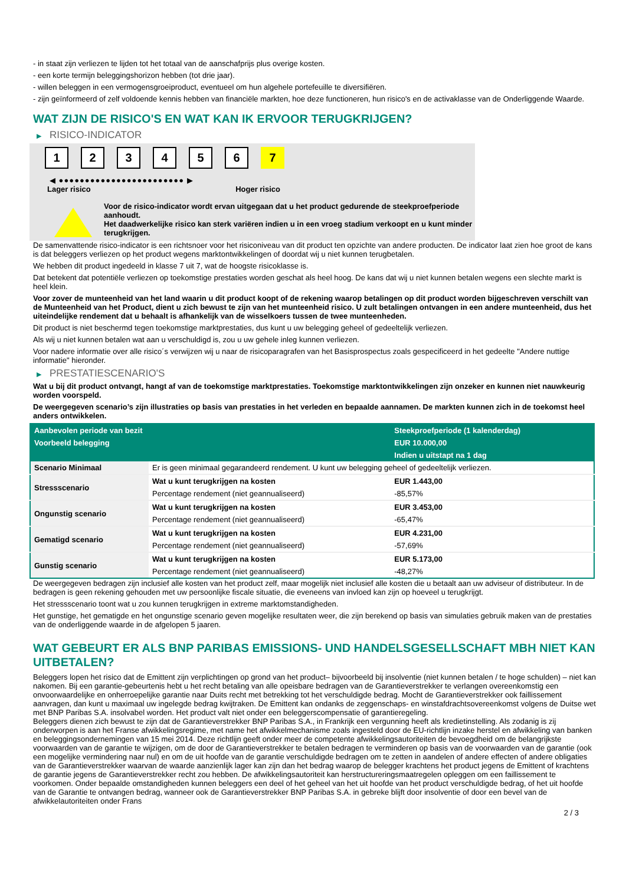- in staat zijn verliezen te lijden tot het totaal van de aanschafprijs plus overige kosten.
- een korte termijn beleggingshorizon hebben (tot drie jaar).
- willen beleggen in een vermogensgroeiproduct, eventueel om hun algehele portefeuille te diversifiëren.
- zijn geïnformeerd of zelf voldoende kennis hebben van financiële markten, hoe deze functioneren, hun risico's en de activaklasse van de Onderliggende Waarde.
WAT ZIJN DE RISICO'S EN WAT KAN IK ERVOOR TERUGKRIJGEN?
▶ RISICO-INDICATOR
1 2 3 4 5 6 7
◀ ●●●●●●●●●●●●●●●●●●●●●●●● ▶
Lager risico Hoger risico
Voor de risico-indicator wordt ervan uitgegaan dat u het product gedurende de steekproefperiode aanhoudt.
Het daadwerkelijke risico kan sterk variëren indien u in een vroeg stadium verkoopt en u kunt minder terugkrijgen.
De samenvattende risico-indicator is een richtsnoer voor het risiconiveau van dit product ten opzichte van andere producten. De indicator laat zien hoe groot de kans is dat beleggers verliezen op het product wegens marktontwikkelingen of doordat wij u niet kunnen terugbetalen.
We hebben dit product ingedeeld in klasse 7 uit 7, wat de hoogste risicoklasse is.
Dat betekent dat potentiële verliezen op toekomstige prestaties worden geschat als heel hoog. De kans dat wij u niet kunnen betalen wegens een slechte markt is heel klein.
Voor zover de munteenheid van het land waarin u dit product koopt of de rekening waarop betalingen op dit product worden bijgeschreven verschilt van de Munteenheid van het Product, dient u zich bewust te zijn van het munteenheid risico. U zult betalingen ontvangen in een andere munteenheid, dus het uiteindelijke rendement dat u behaalt is afhankelijk van de wisselkoers tussen de twee munteenheden.
Dit product is niet beschermd tegen toekomstige marktprestaties, dus kunt u uw belegging geheel of gedeeltelijk verliezen.
Als wij u niet kunnen betalen wat aan u verschuldigd is, zou u uw gehele inleg kunnen verliezen.
Voor nadere informatie over alle risico´s verwijzen wij u naar de risicoparagrafen van het Basisprospectus zoals gespecificeerd in het gedeelte "Andere nuttige informatie" hieronder.
▶ PRESTATIESCENARIO'S
Wat u bij dit product ontvangt, hangt af van de toekomstige marktprestaties. Toekomstige marktontwikkelingen zijn onzeker en kunnen niet nauwkeurig worden voorspeld.
De weergegeven scenario’s zijn illustraties op basis van prestaties in het verleden en bepaalde aannamen. De markten kunnen zich in de toekomst heel anders ontwikkelen.
| Aanbevolen periode van bezit | | Steekproefperiode (1 kalenderdag) |
| --- | --- | --- |
| Voorbeeld belegging | | EUR 10.000,00 |
| | | Indien u uitstapt na 1 dag |
| Scenario Minimaal | Er is geen minimaal gegarandeerd rendement. U kunt uw belegging geheel of gedeeltelijk verliezen. | |
| Stressscenario | Wat u kunt terugkrijgen na kosten | EUR 1.443,00 |
| | Percentage rendement (niet geannualiseerd) | -85,57% |
| Ongunstig scenario | Wat u kunt terugkrijgen na kosten | EUR 3.453,00 |
| | Percentage rendement (niet geannualiseerd) | -65,47% |
| Gematigd scenario | Wat u kunt terugkrijgen na kosten | EUR 4.231,00 |
| | Percentage rendement (niet geannualiseerd) | -57,69% |
| Gunstig scenario | Wat u kunt terugkrijgen na kosten | EUR 5.173,00 |
| | Percentage rendement (niet geannualiseerd) | -48,27% |
De weergegeven bedragen zijn inclusief alle kosten van het product zelf, maar mogelijk niet inclusief alle kosten die u betaalt aan uw adviseur of distributeur. In de bedragen is geen rekening gehouden met uw persoonlijke fiscale situatie, die eveneens van invloed kan zijn op hoeveel u terugkrijgt.
Het stressscenario toont wat u zou kunnen terugkrijgen in extreme marktomstandigheden.
Het gunstige, het gematigde en het ongunstige scenario geven mogelijke resultaten weer, die zijn berekend op basis van simulaties gebruik maken van de prestaties van de onderliggende waarde in de afgelopen 5 jaaren.
WAT GEBEURT ER ALS BNP PARIBAS EMISSIONS- UND HANDELSGESELLSCHAFT MBH NIET KAN UITBETALEN?
Beleggers lopen het risico dat de Emittent zijn verplichtingen op grond van het product– bijvoorbeeld bij insolventie (niet kunnen betalen / te hoge schulden) – niet kan nakomen. Bij een garantie-gebeurtenis hebt u het recht betaling van alle opeisbare bedragen van de Garantieverstrekker te verlangen overeenkomstig een onvoorwaardelijke en onherroepelijke garantie naar Duits recht met betrekking tot het verschuldigde bedrag. Mocht de Garantieverstrekker ook faillissement aanvragen, dan kunt u maximaal uw ingelegde bedrag kwijtraken. De Emittent kan ondanks de zeggenschaps- en winstafdrachtsovereenkomst volgens de Duitse wet met BNP Paribas S.A. insolvabel worden. Het product valt niet onder een beleggerscompensatie of garantieregeling.
Beleggers dienen zich bewust te zijn dat de Garantieverstrekker BNP Paribas S.A., in Frankrijk een vergunning heeft als kredietinstelling. Als zodanig is zij onderworpen is aan het Franse afwikkelingsregime, met name het afwikkelmechanisme zoals ingesteld door de EU-richtlijn inzake herstel en afwikkeling van banken en beleggingsondernemingen van 15 mei 2014. Deze richtlijn geeft onder meer de competente afwikkelingsautoriteiten de bevoegdheid om de belangrijkste voorwaarden van de garantie te wijzigen, om de door de Garantieverstrekker te betalen bedragen te verminderen op basis van de voorwaarden van de garantie (ook een mogelijke vermindering naar nul) en om de uit hoofde van de garantie verschuldigde bedragen om te zetten in aandelen of andere effecten of andere obligaties van de Garantieverstrekker waarvan de waarde aanzienlijk lager kan zijn dan het bedrag waarop de belegger krachtens het product jegens de Emittent of krachtens de garantie jegens de Garantieverstrekker recht zou hebben. De afwikkelingsautoriteit kan herstructureringsmaatregelen opleggen om een faillissement te voorkomen. Onder bepaalde omstandigheden kunnen beleggers een deel of het geheel van het uit hoofde van het product verschuldigde bedrag, of het uit hoofde van de Garantie te ontvangen bedrag, wanneer ook de Garantieverstrekker BNP Paribas S.A. in gebreke blijft door insolventie of door een bevel van de afwikkelautoriteiten onder Frans
2 / 3